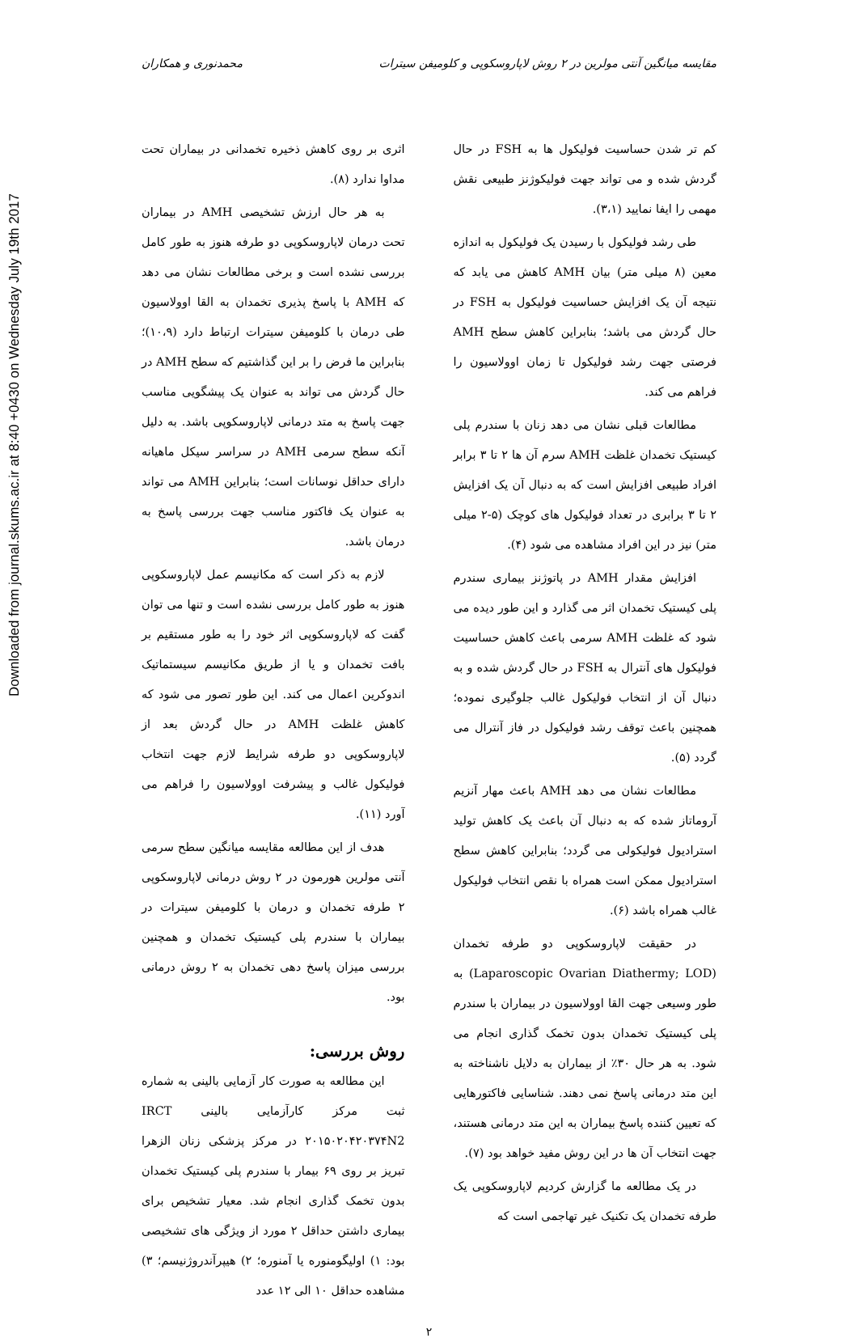Downloaded from journal.skums.ac.ir at 8:40 +0430 on Wednesday July 19th 2017
مقایسه میانگین آنتی مولرین در ۲ روش لاپاروسکوپی و کلومیفن سیترات
محمدنوری و همکاران
کم تر شدن حساسیت فولیکول ها به FSH در حال گردش شده و می تواند جهت فولیکوژنز طبیعی نقش مهمی را ایفا نمایید (۳،۱).
طی رشد فولیکول با رسیدن یک فولیکول به اندازه معین (۸ میلی متر) بیان AMH کاهش می یابد که نتیجه آن یک افزایش حساسیت فولیکول به FSH در حال گردش می باشد؛ بنابراین کاهش سطح AMH فرصتی جهت رشد فولیکول تا زمان اوولاسیون را فراهم می کند.
مطالعات قبلی نشان می دهد زنان با سندرم پلی کیستیک تخمدان غلظت AMH سرم آن ها ۲ تا ۳ برابر افراد طبیعی افزایش است که به دنبال آن یک افزایش ۲ تا ۳ برابری در تعداد فولیکول های کوچک (۵-۲ میلی متر) نیز در این افراد مشاهده می شود (۴).
افزایش مقدار AMH در پاتوژنز بیماری سندرم پلی کیستیک تخمدان اثر می گذارد و این طور دیده می شود که غلظت AMH سرمی باعث کاهش حساسیت فولیکول های آنترال به FSH در حال گردش شده و به دنبال آن از انتخاب فولیکول غالب جلوگیری نموده؛ همچنین باعث توقف رشد فولیکول در فاز آنترال می گردد (۵).
مطالعات نشان می دهد AMH باعث مهار آنزیم آروماتاز شده که به دنبال آن باعث یک کاهش تولید استرادیول فولیکولی می گردد؛ بنابراین کاهش سطح استرادیول ممکن است همراه با نقص انتخاب فولیکول غالب همراه باشد (۶).
در حقیقت لاپاروسکوپی دو طرفه تخمدان (Laparoscopic Ovarian Diathermy; LOD) به طور وسیعی جهت القا اوولاسیون در بیماران با سندرم پلی کیستیک تخمدان بدون تخمک گذاری انجام می شود. به هر حال ۳۰٪ از بیماران به دلایل ناشناخته به این متد درمانی پاسخ نمی دهند. شناسایی فاکتورهایی که تعیین کننده پاسخ بیماران به این متد درمانی هستند، جهت انتخاب آن ها در این روش مفید خواهد بود (۷).
در یک مطالعه ما گزارش کردیم لاپاروسکوپی یک طرفه تخمدان یک تکنیک غیر تهاجمی است که
اثری بر روی کاهش ذخیره تخمدانی در بیماران تحت مداوا ندارد (۸).
به هر حال ارزش تشخیصی AMH در بیماران تحت درمان لاپاروسکوپی دو طرفه هنوز به طور کامل بررسی نشده است و برخی مطالعات نشان می دهد که AMH با پاسخ پذیری تخمدان به القا اوولاسیون طی درمان با کلومیفن سیترات ارتباط دارد (۱۰،۹)؛ بنابراین ما فرض را بر این گذاشتیم که سطح AMH در حال گردش می تواند به عنوان یک پیشگویی مناسب جهت پاسخ به متد درمانی لاپاروسکوپی باشد. به دلیل آنکه سطح سرمی AMH در سراسر سیکل ماهیانه دارای حداقل نوسانات است؛ بنابراین AMH می تواند به عنوان یک فاکتور مناسب جهت بررسی پاسخ به درمان باشد.
لازم به ذکر است که مکانیسم عمل لاپاروسکوپی هنوز به طور کامل بررسی نشده است و تنها می توان گفت که لاپاروسکوپی اثر خود را به طور مستقیم بر بافت تخمدان و یا از طریق مکانیسم سیستماتیک اندوکرین اعمال می کند. این طور تصور می شود که کاهش غلظت AMH در حال گردش بعد از لاپاروسکوپی دو طرفه شرایط لازم جهت انتخاب فولیکول غالب و پیشرفت اوولاسیون را فراهم می آورد (۱۱).
هدف از این مطالعه مقایسه میانگین سطح سرمی آنتی مولرین هورمون در ۲ روش درمانی لاپاروسکوپی ۲ طرفه تخمدان و درمان با کلومیفن سیترات در بیماران با سندرم پلی کیستیک تخمدان و همچنین بررسی میزان پاسخ دهی تخمدان به ۲ روش درمانی بود.
روش بررسی:
این مطالعه به صورت کار آزمایی بالینی به شماره ثبت مرکز کارآزمایی بالینی IRCT ۲۰۱۵۰۲۰۴۲۰۳۷۴N2 در مرکز پزشکی زنان الزهرا تبریز بر روی ۶۹ بیمار با سندرم پلی کیستیک تخمدان بدون تخمک گذاری انجام شد. معیار تشخیص برای بیماری داشتن حداقل ۲ مورد از ویژگی های تشخیصی بود: ۱) اولیگومنوره یا آمنوره؛ ۲) هیپرآندروژنیسم؛ ۳) مشاهده حداقل ۱۰ الی ۱۲ عدد
۲